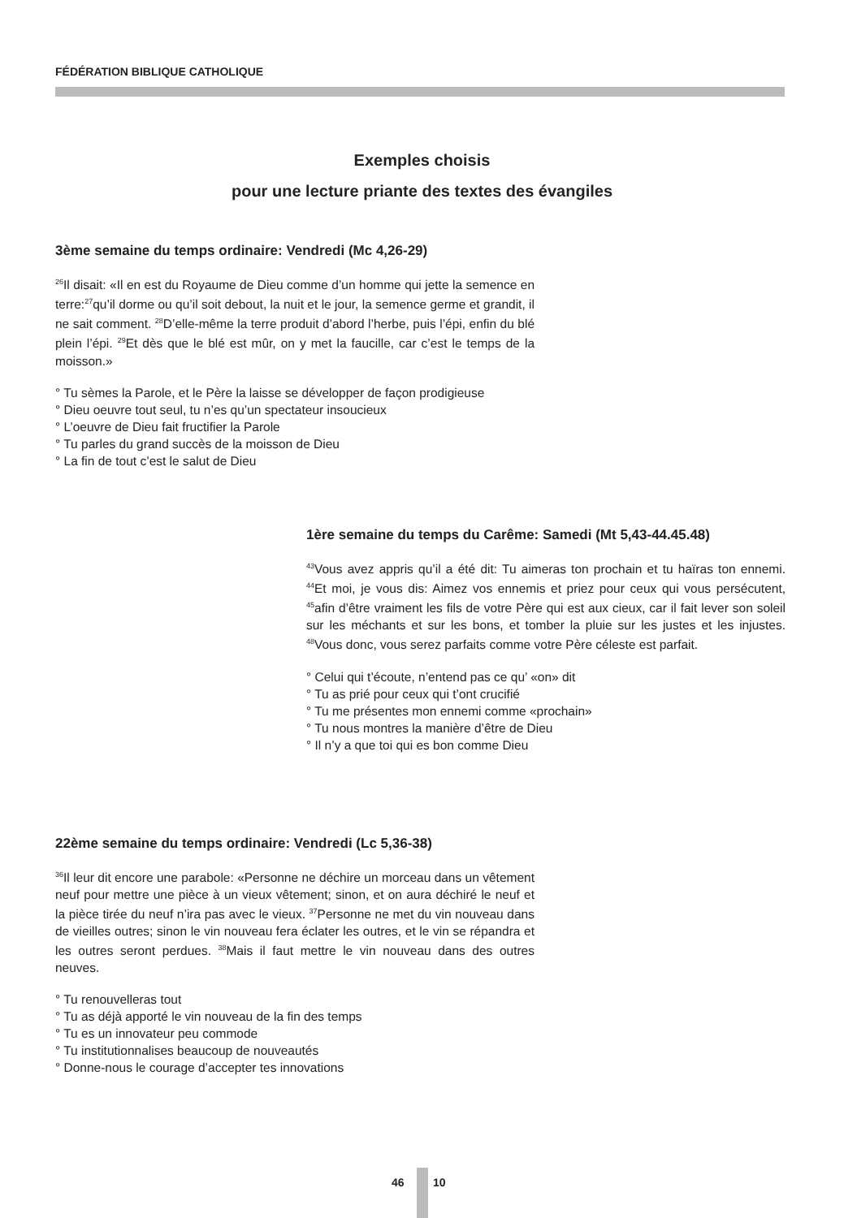FÉDÉRATION BIBLIQUE CATHOLIQUE
Exemples choisis
pour une lecture priante des textes des évangiles
3ème semaine du temps ordinaire: Vendredi (Mc 4,26-29)
<sup>26</sup> Il disait: «Il en est du Royaume de Dieu comme d’un homme qui jette la semence en terre:<sup>27</sup>qu’il dorme ou qu’il soit debout, la nuit et le jour, la semence germe et grandit, il ne sait comment. <sup>28</sup>D’elle-même la terre produit d’abord l’herbe, puis l’épi, enfin du blé plein l’épi. <sup>29</sup>Et dès que le blé est mûr, on y met la faucille, car c’est le temps de la moisson.»
° Tu sèmes la Parole, et le Père la laisse se développer de façon prodigieuse
° Dieu oeuvre tout seul, tu n’es qu’un spectateur insoucieux
° L’oeuvre de Dieu fait fructifier la Parole
° Tu parles du grand succès de la moisson de Dieu
° La fin de tout c’est le salut de Dieu
1ère semaine du temps du Carême: Samedi (Mt 5,43-44.45.48)
<sup>43</sup> Vous avez appris qu’il a été dit: Tu aimeras ton prochain et tu haïras ton ennemi. <sup>44</sup>Et moi, je vous dis: Aimez vos ennemis et priez pour ceux qui vous persécutent, <sup>45</sup>afin d’être vraiment les fils de votre Père qui est aux cieux, car il fait lever son soleil sur les méchants et sur les bons, et tomber la pluie sur les justes et les injustes. <sup>48</sup>Vous donc, vous serez parfaits comme votre Père céleste est parfait.
° Celui qui t’écoute, n’entend pas ce qu’ «on» dit
° Tu as prié pour ceux qui t’ont crucifié
° Tu me présentes mon ennemi comme «prochain»
° Tu nous montres la manière d’être de Dieu
° Il n’y a que toi qui es bon comme Dieu
22ème semaine du temps ordinaire: Vendredi (Lc 5,36-38)
<sup>36</sup> Il leur dit encore une parabole: «Personne ne déchire un morceau dans un vêtement neuf pour mettre une pièce à un vieux vêtement; sinon, et on aura déchiré le neuf et la pièce tirée du neuf n’ira pas avec le vieux. <sup>37</sup>Personne ne met du vin nouveau dans de vieilles outres; sinon le vin nouveau fera éclater les outres, et le vin se répandra et les outres seront perdues. <sup>38</sup>Mais il faut mettre le vin nouveau dans des outres neuves.
° Tu renouvelleras tout
° Tu as déjà apporté le vin nouveau de la fin des temps
° Tu es un innovateur peu commode
° Tu institutionnalises beaucoup de nouveautés
° Donne-nous le courage d’accepter tes innovations
46 10